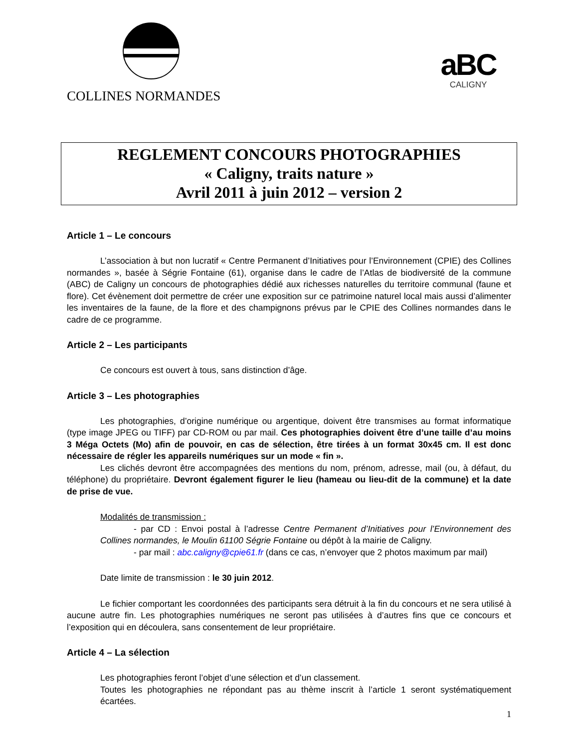COLLINES NORMANDES
aBC
CALIGNY
REGLEMENT CONCOURS PHOTOGRAPHIES
« Caligny, traits nature »
Avril 2011 à juin 2012 – version 2
Article 1 – Le concours
L’association à but non lucratif « Centre Permanent d’Initiatives pour l’Environnement (CPIE) des Collines normandes », basée à Ségrie Fontaine (61), organise dans le cadre de l’Atlas de biodiversité de la commune (ABC) de Caligny un concours de photographies dédié aux richesses naturelles du territoire communal (faune et flore). Cet évènement doit permettre de créer une exposition sur ce patrimoine naturel local mais aussi d’alimenter les inventaires de la faune, de la flore et des champignons prévus par le CPIE des Collines normandes dans le cadre de ce programme.
Article 2 – Les participants
Ce concours est ouvert à tous, sans distinction d’âge.
Article 3 – Les photographies
Les photographies, d’origine numérique ou argentique, doivent être transmises au format informatique (type image JPEG ou TIFF) par CD-ROM ou par mail. Ces photographies doivent être d’une taille d’au moins 3 Méga Octets (Mo) afin de pouvoir, en cas de sélection, être tirées à un format 30x45 cm. Il est donc nécessaire de régler les appareils numériques sur un mode « fin ».
Les clichés devront être accompagnées des mentions du nom, prénom, adresse, mail (ou, à défaut, du téléphone) du propriétaire. Devront également figurer le lieu (hameau ou lieu-dit de la commune) et la date de prise de vue.
Modalités de transmission :
- par CD : Envoi postal à l’adresse Centre Permanent d’Initiatives pour l’Environnement des Collines normandes, le Moulin 61100 Ségrie Fontaine ou dépôt à la mairie de Caligny.
- par mail : abc.caligny@cpie61.fr (dans ce cas, n’envoyer que 2 photos maximum par mail)
Date limite de transmission : le 30 juin 2012.
Le fichier comportant les coordonnées des participants sera détruit à la fin du concours et ne sera utilisé à aucune autre fin. Les photographies numériques ne seront pas utilisées à d’autres fins que ce concours et l’exposition qui en découlera, sans consentement de leur propriétaire.
Article 4 – La sélection
Les photographies feront l’objet d’une sélection et d’un classement.
Toutes les photographies ne répondant pas au thème inscrit à l’article 1 seront systématiquement écartées.
1